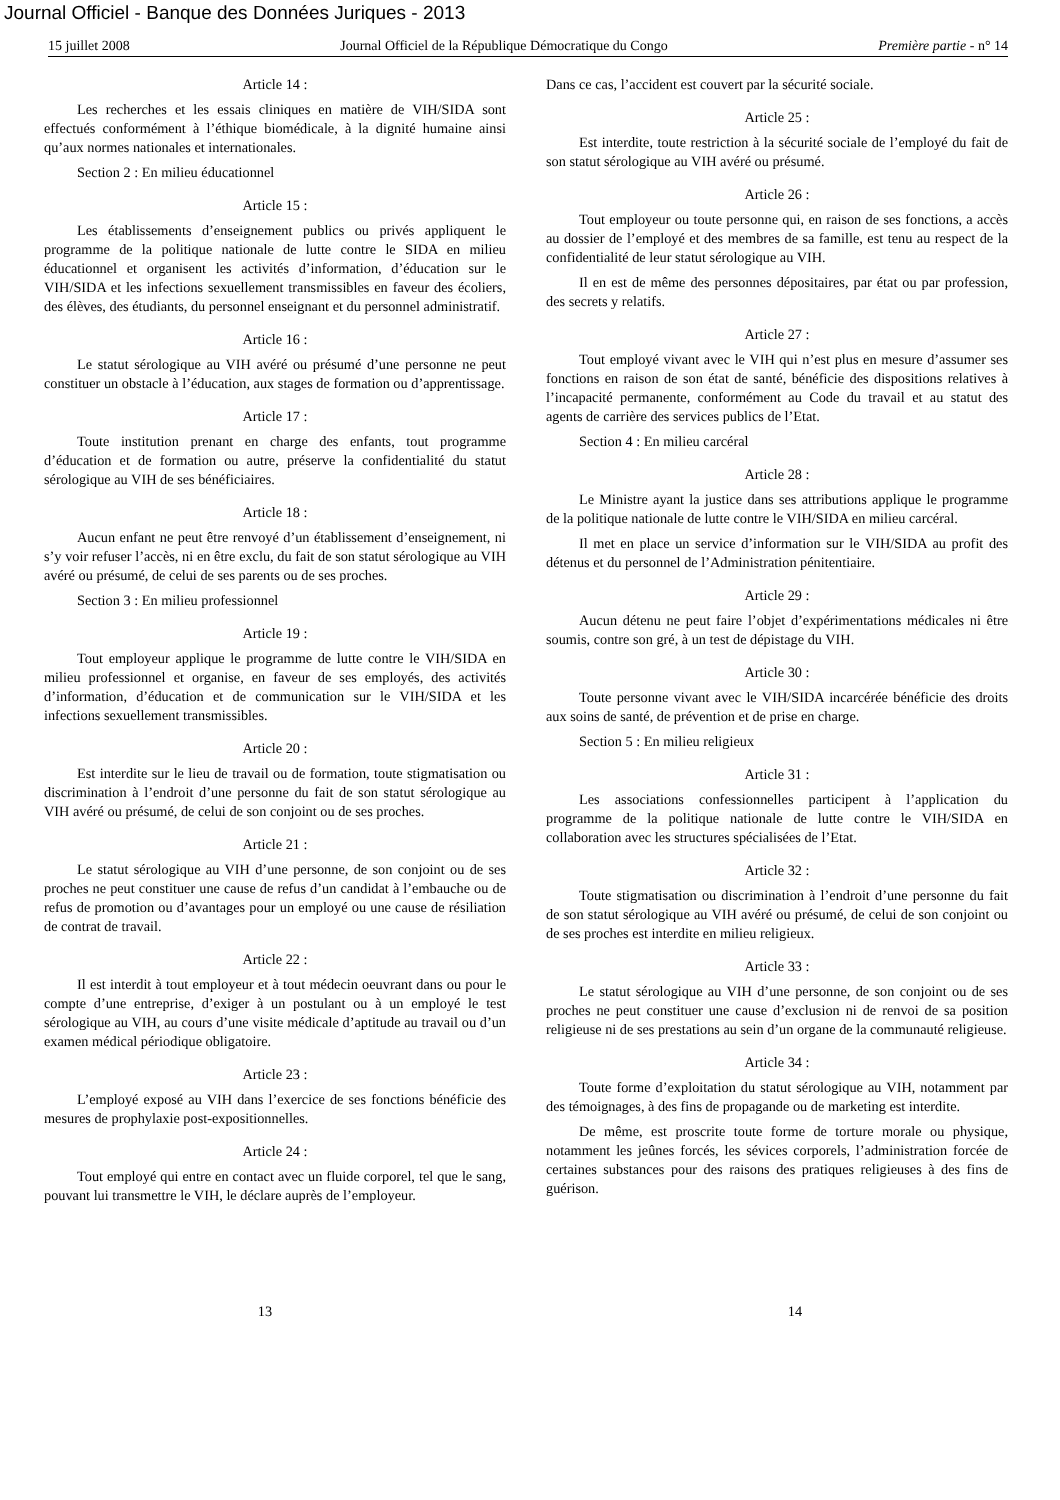Journal Officiel - Banque des Données Juriques - 2013
15 juillet 2008 Journal Officiel de la République Démocratique du Congo Première partie - n° 14
Article 14 :
Les recherches et les essais cliniques en matière de VIH/SIDA sont effectués conformément à l’éthique biomédicale, à la dignité humaine ainsi qu’aux normes nationales et internationales.
Section 2 : En milieu éducationnel
Article 15 :
Les établissements d’enseignement publics ou privés appliquent le programme de la politique nationale de lutte contre le SIDA en milieu éducationnel et organisent les activités d’information, d’éducation sur le VIH/SIDA et les infections sexuellement transmissibles en faveur des écoliers, des élèves, des étudiants, du personnel enseignant et du personnel administratif.
Article 16 :
Le statut sérologique au VIH avéré ou présumé d’une personne ne peut constituer un obstacle à l’éducation, aux stages de formation ou d’apprentissage.
Article 17 :
Toute institution prenant en charge des enfants, tout programme d’éducation et de formation ou autre, préserve la confidentialité du statut sérologique au VIH de ses bénéficiaires.
Article 18 :
Aucun enfant ne peut être renvoyé d’un établissement d’enseignement, ni s’y voir refuser l’accès, ni en être exclu, du fait de son statut sérologique au VIH avéré ou présumé, de celui de ses parents ou de ses proches.
Section 3 : En milieu professionnel
Article 19 :
Tout employeur applique le programme de lutte contre le VIH/SIDA en milieu professionnel et organise, en faveur de ses employés, des activités d’information, d’éducation et de communication sur le VIH/SIDA et les infections sexuellement transmissibles.
Article 20 :
Est interdite sur le lieu de travail ou de formation, toute stigmatisation ou discrimination à l’endroit d’une personne du fait de son statut sérologique au VIH avéré ou présumé, de celui de son conjoint ou de ses proches.
Article 21 :
Le statut sérologique au VIH d’une personne, de son conjoint ou de ses proches ne peut constituer une cause de refus d’un candidat à l’embauche ou de refus de promotion ou d’avantages pour un employé ou une cause de résiliation de contrat de travail.
Article 22 :
Il est interdit à tout employeur et à tout médecin oeuvrant dans ou pour le compte d’une entreprise, d’exiger à un postulant ou à un employé le test sérologique au VIH, au cours d’une visite médicale d’aptitude au travail ou d’un examen médical périodique obligatoire.
Article 23 :
L’employé exposé au VIH dans l’exercice de ses fonctions bénéficie des mesures de prophylaxie post-expositionnelles.
Article 24 :
Tout employé qui entre en contact avec un fluide corporel, tel que le sang, pouvant lui transmettre le VIH, le déclare auprès de l’employeur.
Dans ce cas, l’accident est couvert par la sécurité sociale.
Article 25 :
Est interdite, toute restriction à la sécurité sociale de l’employé du fait de son statut sérologique au VIH avéré ou présumé.
Article 26 :
Tout employeur ou toute personne qui, en raison de ses fonctions, a accès au dossier de l’employé et des membres de sa famille, est tenu au respect de la confidentialité de leur statut sérologique au VIH.
Il en est de même des personnes dépositaires, par état ou par profession, des secrets y relatifs.
Article 27 :
Tout employé vivant avec le VIH qui n’est plus en mesure d’assumer ses fonctions en raison de son état de santé, bénéficie des dispositions relatives à l’incapacité permanente, conformément au Code du travail et au statut des agents de carrière des services publics de l’Etat.
Section 4 : En milieu carcéral
Article 28 :
Le Ministre ayant la justice dans ses attributions applique le programme de la politique nationale de lutte contre le VIH/SIDA en milieu carcéral.
Il met en place un service d’information sur le VIH/SIDA au profit des détenus et du personnel de l’Administration pénitentiaire.
Article 29 :
Aucun détenu ne peut faire l’objet d’expérimentations médicales ni être soumis, contre son gré, à un test de dépistage du VIH.
Article 30 :
Toute personne vivant avec le VIH/SIDA incarcérée bénéficie des droits aux soins de santé, de prévention et de prise en charge.
Section 5 : En milieu religieux
Article 31 :
Les associations confessionnelles participent à l’application du programme de la politique nationale de lutte contre le VIH/SIDA en collaboration avec les structures spécialisées de l’Etat.
Article 32 :
Toute stigmatisation ou discrimination à l’endroit d’une personne du fait de son statut sérologique au VIH avéré ou présumé, de celui de son conjoint ou de ses proches est interdite en milieu religieux.
Article 33 :
Le statut sérologique au VIH d’une personne, de son conjoint ou de ses proches ne peut constituer une cause d’exclusion ni de renvoi de sa position religieuse ni de ses prestations au sein d’un organe de la communauté religieuse.
Article 34 :
Toute forme d’exploitation du statut sérologique au VIH, notamment par des témoignages, à des fins de propagande ou de marketing est interdite.
De même, est proscrite toute forme de torture morale ou physique, notamment les jeûnes forcés, les sévices corporels, l’administration forcée de certaines substances pour des raisons des pratiques religieuses à des fins de guérison.
13 14